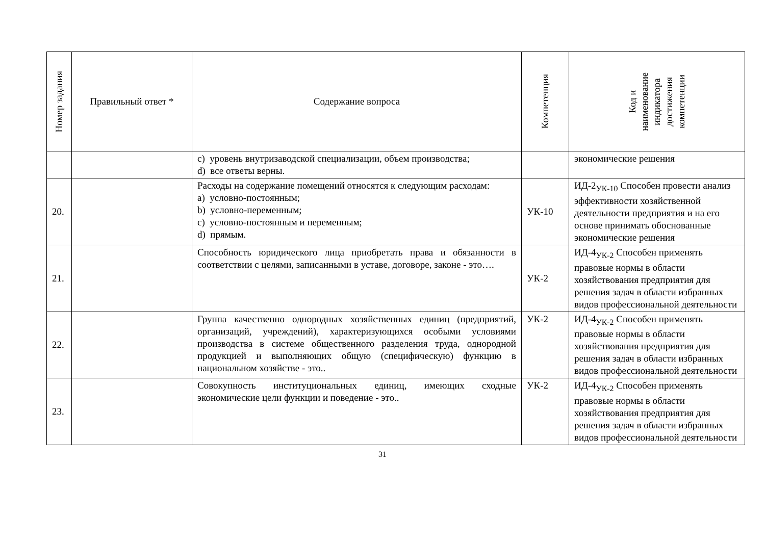| Номер задания | Правильный ответ * | Содержание вопроса | Компетенция | Код и наименование индикатора достижения компетенции |
| --- | --- | --- | --- | --- |
| | | c) уровень внутризаводской специализации, объем производства; d) все ответы верны. | | экономические решения |
| 20. | | Расходы на содержание помещений относятся к следующим расходам: a) условно-постоянным; b) условно-переменным; c) условно-постоянным и переменным; d) прямым. | УК-10 | ИД-2<sub>УК-10</sub> Способен провести анализ эффективности хозяйственной деятельности предприятия и на его основе принимать обоснованные экономические решения |
| 21. | | Способность юридического лица приобретать права и обязанности в соответствии с целями, записанными в уставе, договоре, законе - это…. | УК-2 | ИД-4<sub>УК-2</sub> Способен применять правовые нормы в области хозяйствования предприятия для решения задач в области избранных видов профессиональной деятельности |
| 22. | | Группа качественно однородных хозяйственных единиц (предприятий, организаций, учреждений), характеризующихся особыми условиями производства в системе общественного разделения труда, однородной продукцией и выполняющих общую (специфическую) функцию в национальном хозяйстве - это.. | УК-2 | ИД-4<sub>УК-2</sub> Способен применять правовые нормы в области хозяйствования предприятия для решения задач в области избранных видов профессиональной деятельности |
| 23. | | Совокупность институциональных единиц, имеющих сходные экономические цели функции и поведение - это.. | УК-2 | ИД-4<sub>УК-2</sub> Способен применять правовые нормы в области хозяйствования предприятия для решения задач в области избранных видов профессиональной деятельности |
31